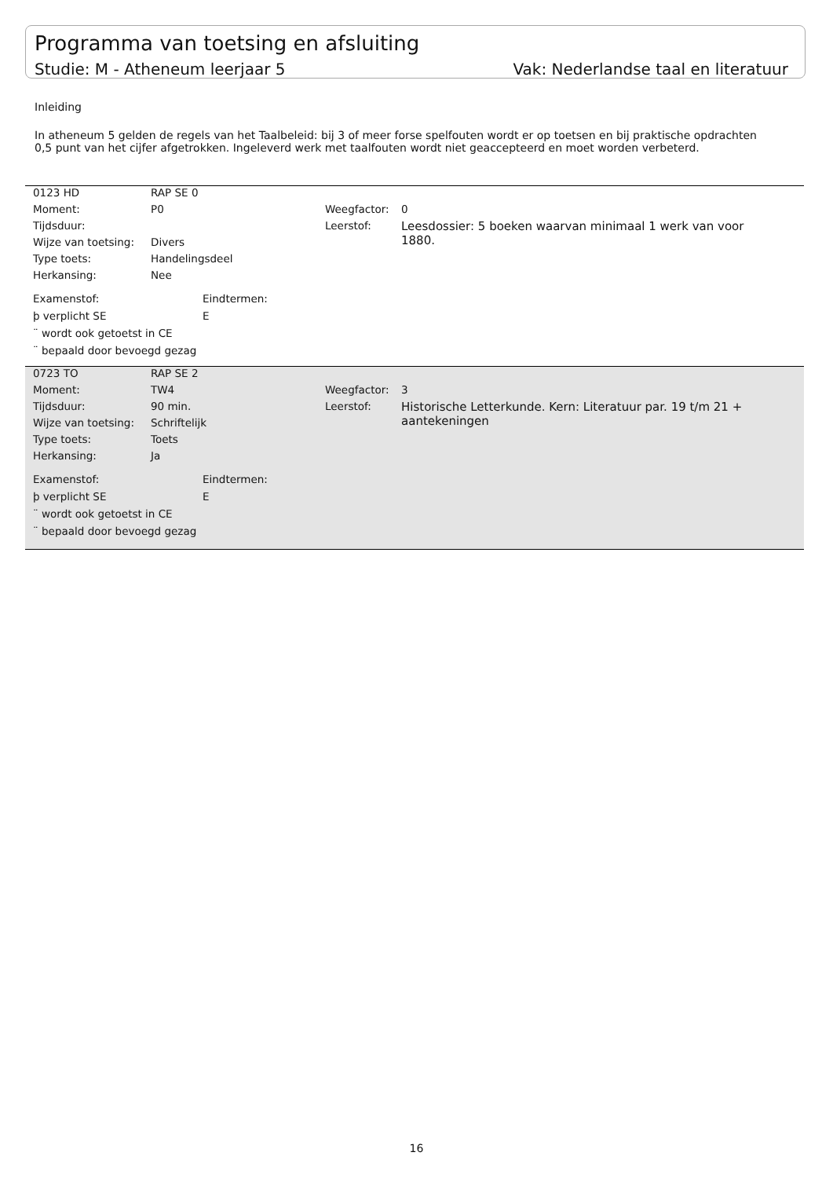Programma van toetsing en afsluiting
Studie: M - Atheneum leerjaar 5 Vak: Nederlandse taal en literatuur
Inleiding
In atheneum 5 gelden de regels van het Taalbeleid: bij 3 of meer forse spelfouten wordt er op toetsen en bij praktische opdrachten 0,5 punt van het cijfer afgetrokken. Ingeleverd werk met taalfouten wordt niet geaccepteerd en moet worden verbeterd.
| 0123 HD | RAP SE 0 | | |
| Moment: | P0 | Weegfactor: | 0 |
| Tijdsduur: | | Leerstof: | Leesdossier: 5 boeken waarvan minimaal 1 werk van voor 1880. |
| Wijze van toetsing: | Divers | | |
| Type toets: | Handelingsdeel | | |
| Herkansing: | Nee | | |
Examenstof:
þ verplicht SE
¨ wordt ook getoetst in CE
¨ bepaald door bevoegd gezag
Eindtermen:
E
| 0723 TO | RAP SE 2 | | |
| Moment: | TW4 | Weegfactor: | 3 |
| Tijdsduur: | 90 min. | Leerstof: | Historische Letterkunde. Kern: Literatuur par. 19 t/m 21 + aantekeningen |
| Wijze van toetsing: | Schriftelijk | | |
| Type toets: | Toets | | |
| Herkansing: | Ja | | |
Examenstof:
þ verplicht SE
¨ wordt ook getoetst in CE
¨ bepaald door bevoegd gezag
Eindtermen:
E
16